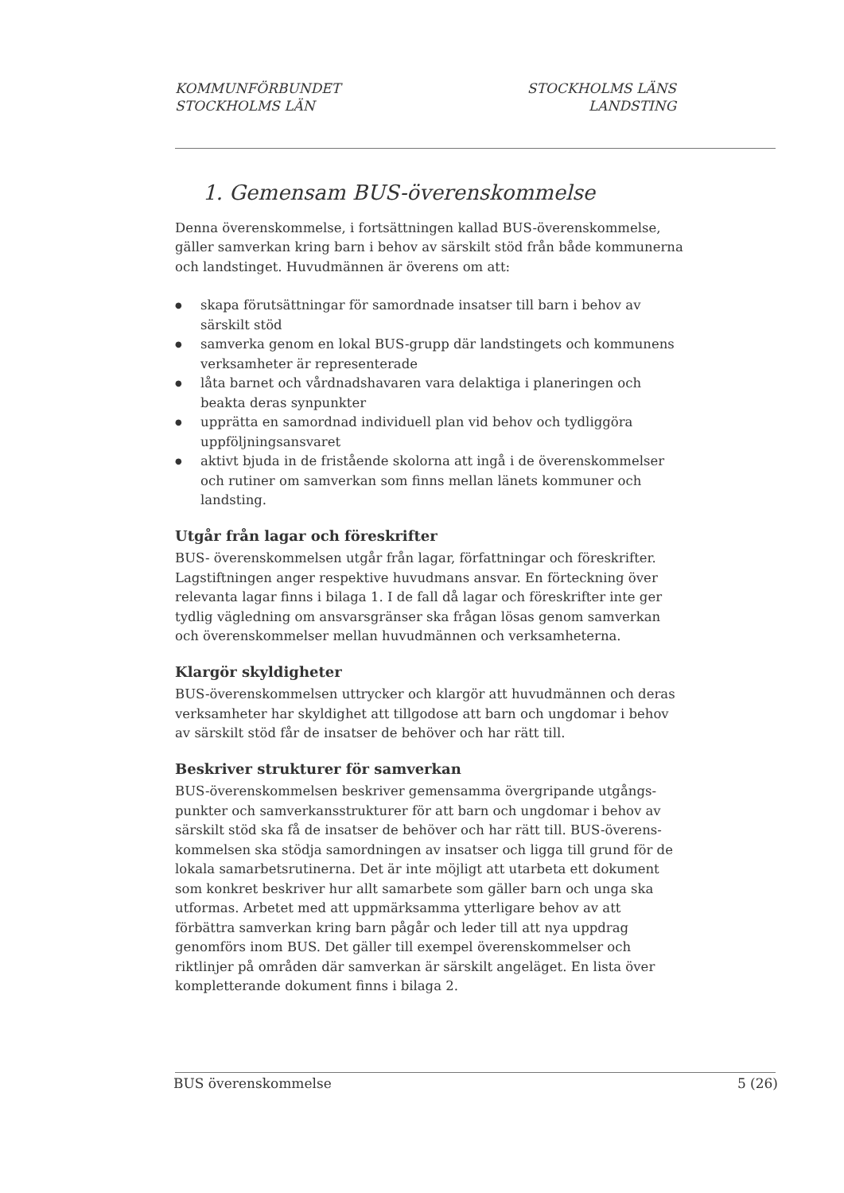KOMMUNFÖRBUNDET
STOCKHOLMS LÄN
STOCKHOLMS LÄNS
LANDSTING
1. Gemensam BUS-överenskommelse
Denna överenskommelse, i fortsättningen kallad BUS-överenskommelse, gäller samverkan kring barn i behov av särskilt stöd från både kommunerna och landstinget. Huvudmännen är överens om att:
● skapa förutsättningar för samordnade insatser till barn i behov av särskilt stöd
● samverka genom en lokal BUS-grupp där landstingets och kommunens verksamheter är representerade
● låta barnet och vårdnadshavaren vara delaktiga i planeringen och beakta deras synpunkter
● upprätta en samordnad individuell plan vid behov och tydliggöra uppföljningsansvaret
● aktivt bjuda in de fristående skolorna att ingå i de överenskommelser och rutiner om samverkan som finns mellan länets kommuner och landsting.
Utgår från lagar och föreskrifter
BUS- överenskommelsen utgår från lagar, författningar och föreskrifter. Lagstiftningen anger respektive huvudmans ansvar. En förteckning över relevanta lagar finns i bilaga 1. I de fall då lagar och föreskrifter inte ger tydlig vägledning om ansvarsgränser ska frågan lösas genom samverkan och överenskommelser mellan huvudmännen och verksamheterna.
Klargör skyldigheter
BUS-överenskommelsen uttrycker och klargör att huvudmännen och deras verksamheter har skyldighet att tillgodose att barn och ungdomar i behov av särskilt stöd får de insatser de behöver och har rätt till.
Beskriver strukturer för samverkan
BUS-överenskommelsen beskriver gemensamma övergripande utgångs-punkter och samverkansstrukturer för att barn och ungdomar i behov av särskilt stöd ska få de insatser de behöver och har rätt till. BUS-överens-kommelsen ska stödja samordningen av insatser och ligga till grund för de lokala samarbetsrutinerna. Det är inte möjligt att utarbeta ett dokument som konkret beskriver hur allt samarbete som gäller barn och unga ska utformas. Arbetet med att uppmärksamma ytterligare behov av att förbättra samverkan kring barn pågår och leder till att nya uppdrag genomförs inom BUS. Det gäller till exempel överenskommelser och riktlinjer på områden där samverkan är särskilt angeläget. En lista över kompletterande dokument finns i bilaga 2.
BUS överenskommelse 5 (26)